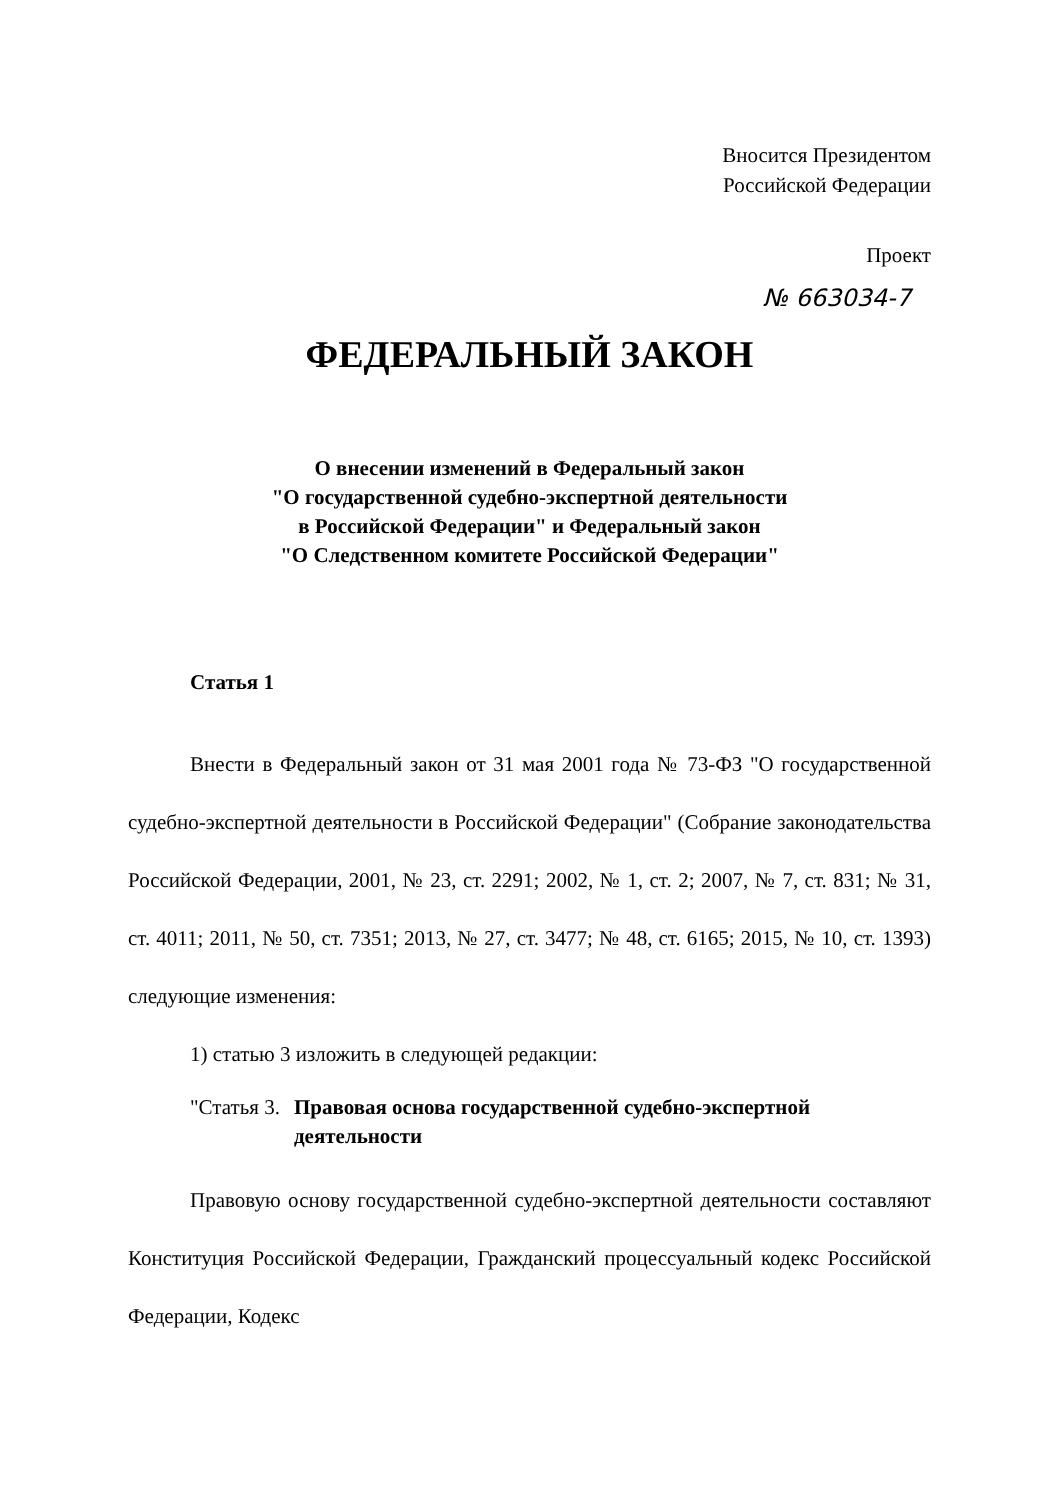Вносится Президентом
Российской Федерации
Проект
№ 663034-7
ФЕДЕРАЛЬНЫЙ ЗАКОН
О внесении изменений в Федеральный закон
"О государственной судебно-экспертной деятельности
в Российской Федерации" и Федеральный закон
"О Следственном комитете Российской Федерации"
Статья 1
Внести в Федеральный закон от 31 мая 2001 года № 73-ФЗ "О государственной судебно-экспертной деятельности в Российской Федерации" (Собрание законодательства Российской Федерации, 2001, № 23, ст. 2291; 2002, № 1, ст. 2; 2007, № 7, ст. 831; № 31, ст. 4011; 2011, № 50, ст. 7351; 2013, № 27, ст. 3477; № 48, ст. 6165; 2015, № 10, ст. 1393) следующие изменения:
1) статью 3 изложить в следующей редакции:
"Статья 3. Правовая основа государственной судебно-экспертной деятельности
Правовую основу государственной судебно-экспертной деятельности составляют Конституция Российской Федерации, Гражданский процессуальный кодекс Российской Федерации, Кодекс